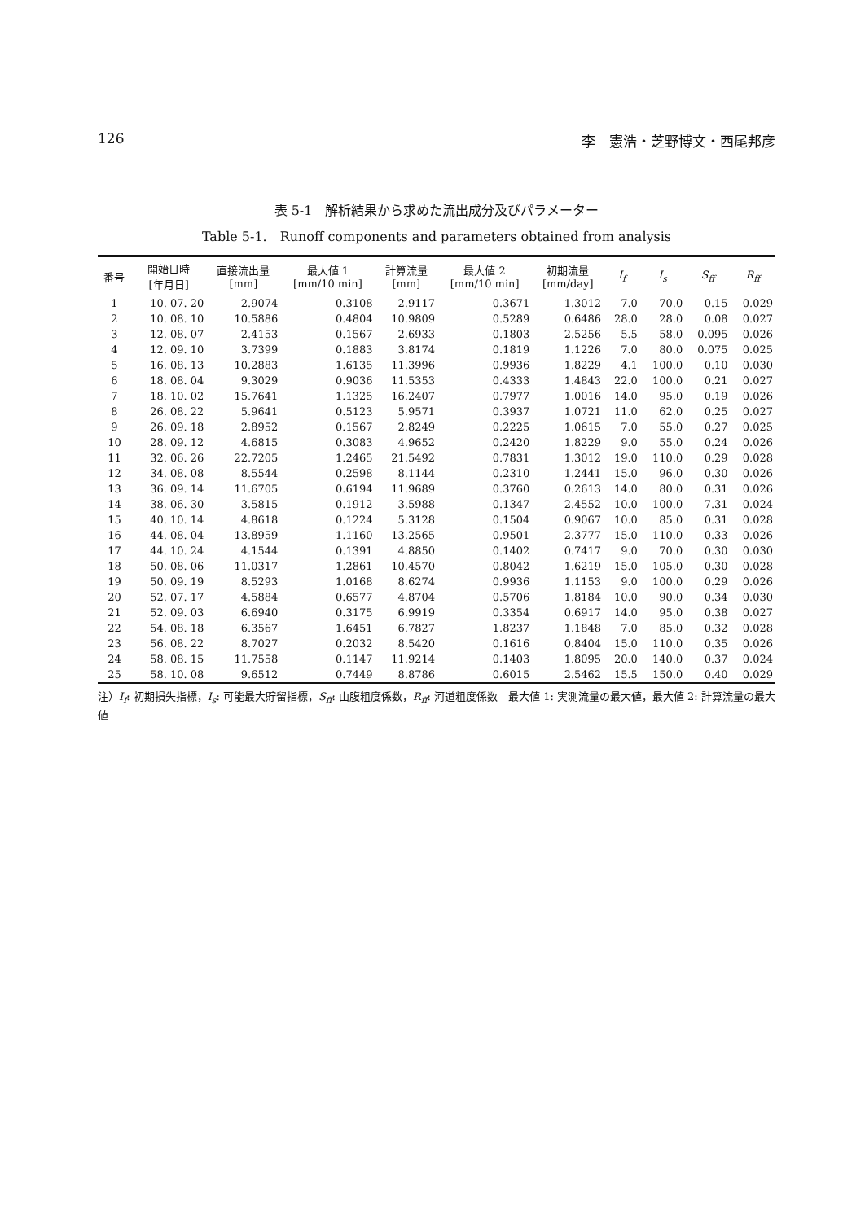126 李　憲浩・芝野博文・西尾邦彦
表 5-1　解析結果から求めた流出成分及びパラメーター
Table 5-1.　Runoff components and parameters obtained from analysis
| 番号 | 開始日時 [年月日] | 直接流出量 [mm] | 最大値 1 [mm/10 min] | 計算流量 [mm] | 最大値 2 [mm/10 min] | 初期流量 [mm/day] | I<sub>f</sub> | I<sub>s</sub> | S<sub>ff</sub> | R<sub>ff</sub> |
| --- | --- | --- | --- | --- | --- | --- | --- | --- | --- | --- |
| 1 | 10. 07. 20 | 2.9074 | 0.3108 | 2.9117 | 0.3671 | 1.3012 | 7.0 | 70.0 | 0.15 | 0.029 |
| 2 | 10. 08. 10 | 10.5886 | 0.4804 | 10.9809 | 0.5289 | 0.6486 | 28.0 | 28.0 | 0.08 | 0.027 |
| 3 | 12. 08. 07 | 2.4153 | 0.1567 | 2.6933 | 0.1803 | 2.5256 | 5.5 | 58.0 | 0.095 | 0.026 |
| 4 | 12. 09. 10 | 3.7399 | 0.1883 | 3.8174 | 0.1819 | 1.1226 | 7.0 | 80.0 | 0.075 | 0.025 |
| 5 | 16. 08. 13 | 10.2883 | 1.6135 | 11.3996 | 0.9936 | 1.8229 | 4.1 | 100.0 | 0.10 | 0.030 |
| 6 | 18. 08. 04 | 9.3029 | 0.9036 | 11.5353 | 0.4333 | 1.4843 | 22.0 | 100.0 | 0.21 | 0.027 |
| 7 | 18. 10. 02 | 15.7641 | 1.1325 | 16.2407 | 0.7977 | 1.0016 | 14.0 | 95.0 | 0.19 | 0.026 |
| 8 | 26. 08. 22 | 5.9641 | 0.5123 | 5.9571 | 0.3937 | 1.0721 | 11.0 | 62.0 | 0.25 | 0.027 |
| 9 | 26. 09. 18 | 2.8952 | 0.1567 | 2.8249 | 0.2225 | 1.0615 | 7.0 | 55.0 | 0.27 | 0.025 |
| 10 | 28. 09. 12 | 4.6815 | 0.3083 | 4.9652 | 0.2420 | 1.8229 | 9.0 | 55.0 | 0.24 | 0.026 |
| 11 | 32. 06. 26 | 22.7205 | 1.2465 | 21.5492 | 0.7831 | 1.3012 | 19.0 | 110.0 | 0.29 | 0.028 |
| 12 | 34. 08. 08 | 8.5544 | 0.2598 | 8.1144 | 0.2310 | 1.2441 | 15.0 | 96.0 | 0.30 | 0.026 |
| 13 | 36. 09. 14 | 11.6705 | 0.6194 | 11.9689 | 0.3760 | 0.2613 | 14.0 | 80.0 | 0.31 | 0.026 |
| 14 | 38. 06. 30 | 3.5815 | 0.1912 | 3.5988 | 0.1347 | 2.4552 | 10.0 | 100.0 | 7.31 | 0.024 |
| 15 | 40. 10. 14 | 4.8618 | 0.1224 | 5.3128 | 0.1504 | 0.9067 | 10.0 | 85.0 | 0.31 | 0.028 |
| 16 | 44. 08. 04 | 13.8959 | 1.1160 | 13.2565 | 0.9501 | 2.3777 | 15.0 | 110.0 | 0.33 | 0.026 |
| 17 | 44. 10. 24 | 4.1544 | 0.1391 | 4.8850 | 0.1402 | 0.7417 | 9.0 | 70.0 | 0.30 | 0.030 |
| 18 | 50. 08. 06 | 11.0317 | 1.2861 | 10.4570 | 0.8042 | 1.6219 | 15.0 | 105.0 | 0.30 | 0.028 |
| 19 | 50. 09. 19 | 8.5293 | 1.0168 | 8.6274 | 0.9936 | 1.1153 | 9.0 | 100.0 | 0.29 | 0.026 |
| 20 | 52. 07. 17 | 4.5884 | 0.6577 | 4.8704 | 0.5706 | 1.8184 | 10.0 | 90.0 | 0.34 | 0.030 |
| 21 | 52. 09. 03 | 6.6940 | 0.3175 | 6.9919 | 0.3354 | 0.6917 | 14.0 | 95.0 | 0.38 | 0.027 |
| 22 | 54. 08. 18 | 6.3567 | 1.6451 | 6.7827 | 1.8237 | 1.1848 | 7.0 | 85.0 | 0.32 | 0.028 |
| 23 | 56. 08. 22 | 8.7027 | 0.2032 | 8.5420 | 0.1616 | 0.8404 | 15.0 | 110.0 | 0.35 | 0.026 |
| 24 | 58. 08. 15 | 11.7558 | 0.1147 | 11.9214 | 0.1403 | 1.8095 | 20.0 | 140.0 | 0.37 | 0.024 |
| 25 | 58. 10. 08 | 9.6512 | 0.7449 | 8.8786 | 0.6015 | 2.5462 | 15.5 | 150.0 | 0.40 | 0.029 |
注）I<sub>f</sub>: 初期損失指標，I<sub>s</sub>: 可能最大貯留指標，S<sub>ff</sub>: 山腹粗度係数，R<sub>ff</sub>: 河道粗度係数　最大値 1: 実測流量の最大値，最大値 2: 計算流量の最大値